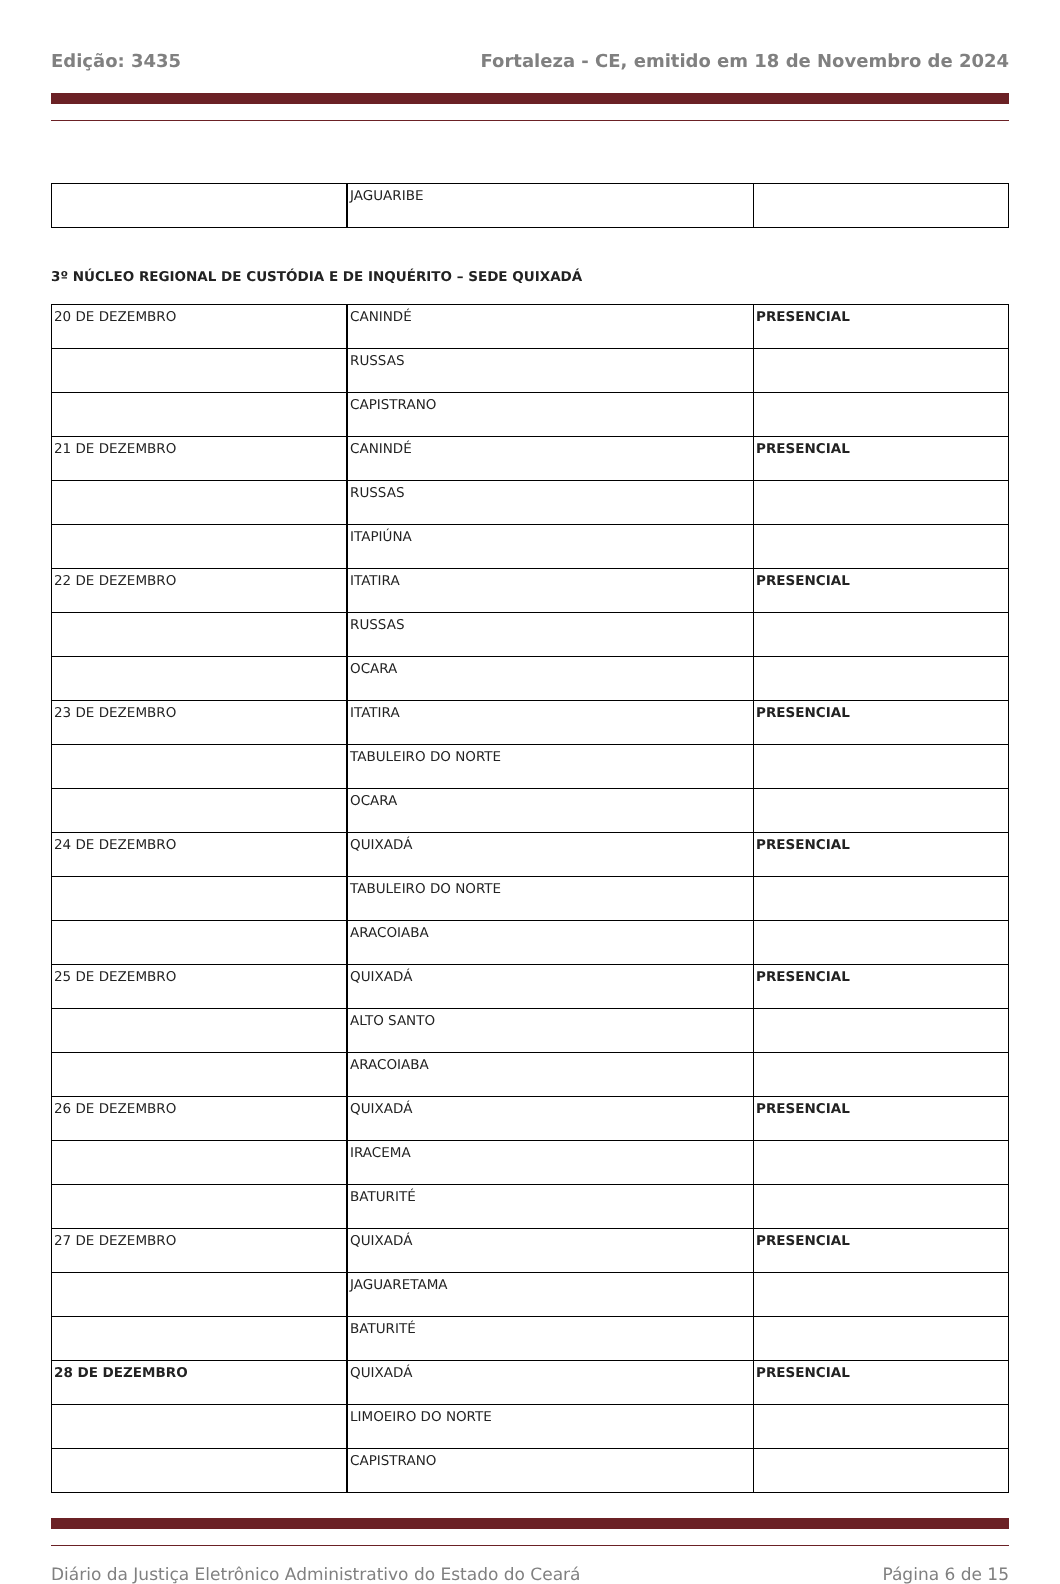Edição: 3435 Fortaleza - CE, emitido em 18 de Novembro de 2024
| | JAGUARIBE | |
3º NÚCLEO REGIONAL DE CUSTÓDIA E DE INQUÉRITO – SEDE QUIXADÁ
| 20 DE DEZEMBRO | CANINDÉ | PRESENCIAL |
| | RUSSAS | |
| | CAPISTRANO | |
| 21 DE DEZEMBRO | CANINDÉ | PRESENCIAL |
| | RUSSAS | |
| | ITAPIÚNA | |
| 22 DE DEZEMBRO | ITATIRA | PRESENCIAL |
| | RUSSAS | |
| | OCARA | |
| 23 DE DEZEMBRO | ITATIRA | PRESENCIAL |
| | TABULEIRO DO NORTE | |
| | OCARA | |
| 24 DE DEZEMBRO | QUIXADÁ | PRESENCIAL |
| | TABULEIRO DO NORTE | |
| | ARACOIABA | |
| 25 DE DEZEMBRO | QUIXADÁ | PRESENCIAL |
| | ALTO SANTO | |
| | ARACOIABA | |
| 26 DE DEZEMBRO | QUIXADÁ | PRESENCIAL |
| | IRACEMA | |
| | BATURITÉ | |
| 27 DE DEZEMBRO | QUIXADÁ | PRESENCIAL |
| | JAGUARETAMA | |
| | BATURITÉ | |
| 28 DE DEZEMBRO | QUIXADÁ | PRESENCIAL |
| | LIMOEIRO DO NORTE | |
| | CAPISTRANO | |
Diário da Justiça Eletrônico Administrativo do Estado do Ceará Página 6 de 15